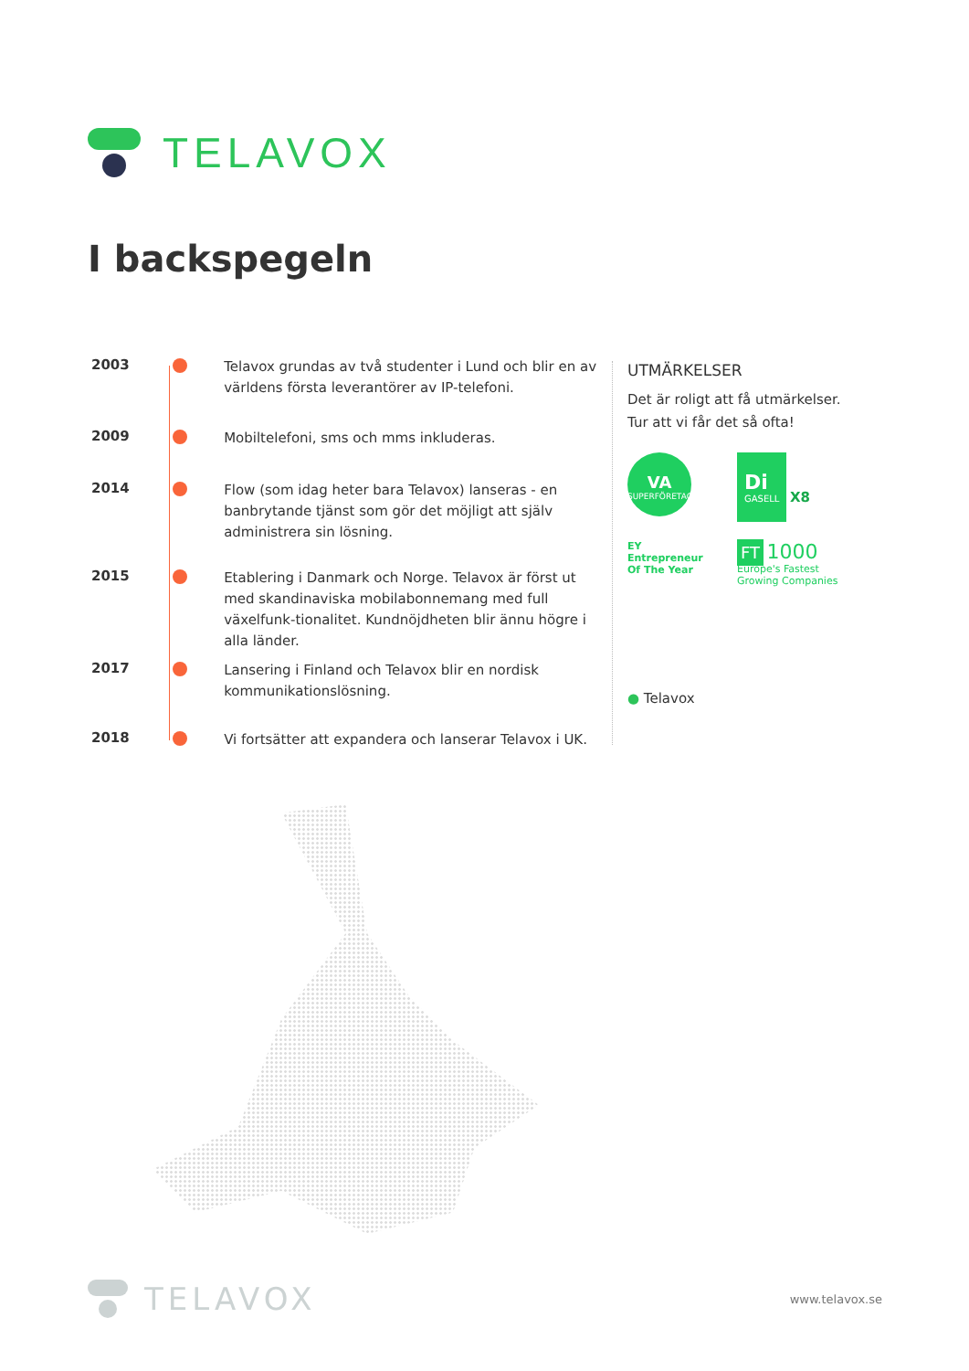TELAVOX
I backspegeln
2003
Telavox grundas av två studenter i Lund och blir en av världens första leverantörer av IP-telefoni.
2009
Mobiltelefoni, sms och mms inkluderas.
2014
Flow (som idag heter bara Telavox) lanseras - en banbrytande tjänst som gör det möjligt att själv administrera sin lösning.
2015
Etablering i Danmark och Norge. Telavox är först ut med skandinaviska mobilabonnemang med full växelfunk-tionalitet. Kundnöjdheten blir ännu högre i alla länder.
2017
Lansering i Finland och Telavox blir en nordisk kommunikationslösning.
2018
Vi fortsätter att expandera och lanserar Telavox i UK.
UTMÄRKELSER
Det är roligt att få utmärkelser.
Tur att vi får det så ofta!
VA
SUPERFÖRETAGEN
Di
GASELL X8
EY Entrepreneur
Of The Year
FT 1000
Europe's Fastest
Growing Companies
● Telavox
TELAVOX www.telavox.se